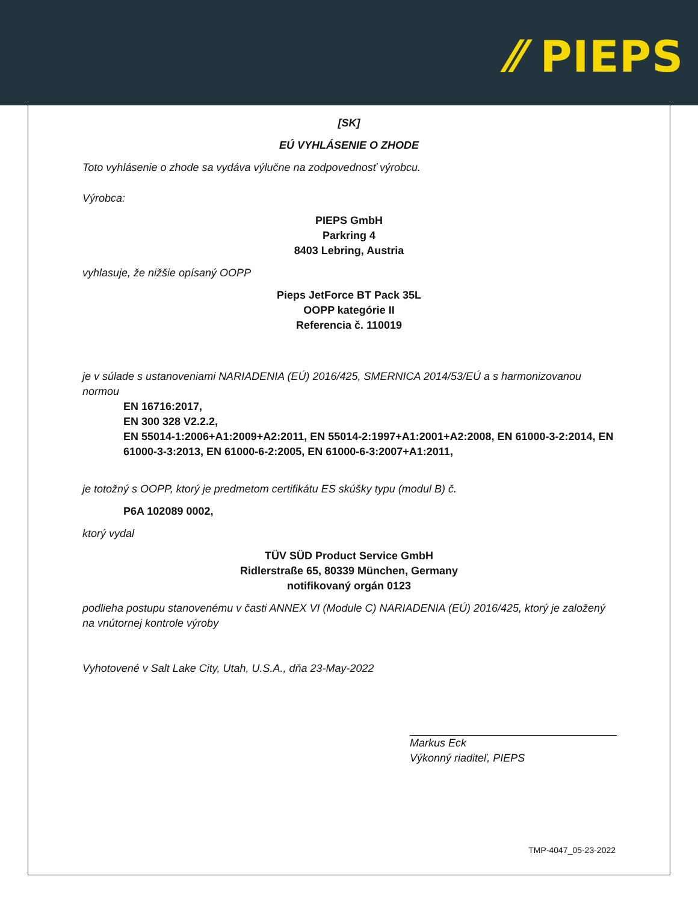⁄⁄ PIEPS
[SK]
EÚ VYHLÁSENIE O ZHODE
Toto vyhlásenie o zhode sa vydáva výlučne na zodpovednosť výrobcu.
Výrobca:
PIEPS GmbH
Parkring 4
8403 Lebring, Austria
vyhlasuje, že nižšie opísaný OOPP
Pieps JetForce BT Pack 35L
OOPP kategórie II
Referencia č. 110019
je v súlade s ustanoveniami NARIADENIA (EÚ) 2016/425, SMERNICA 2014/53/EÚ a s harmonizovanou normou
EN 16716:2017,
EN 300 328 V2.2.2,
EN 55014-1:2006+A1:2009+A2:2011, EN 55014-2:1997+A1:2001+A2:2008, EN 61000-3-2:2014, EN 61000-3-3:2013, EN 61000-6-2:2005, EN 61000-6-3:2007+A1:2011,
je totožný s OOPP, ktorý je predmetom certifikátu ES skúšky typu (modul B) č.
P6A 102089 0002,
ktorý vydal
TÜV SÜD Product Service GmbH
Ridlerstraße 65, 80339 München, Germany
notifikovaný orgán 0123
podlieha postupu stanovenému v časti ANNEX VI (Module C) NARIADENIA (EÚ) 2016/425, ktorý je založený na vnútornej kontrole výroby
Vyhotovené v Salt Lake City, Utah, U.S.A., dňa 23-May-2022
Markus Eck
Výkonný riaditeľ, PIEPS
TMP-4047_05-23-2022